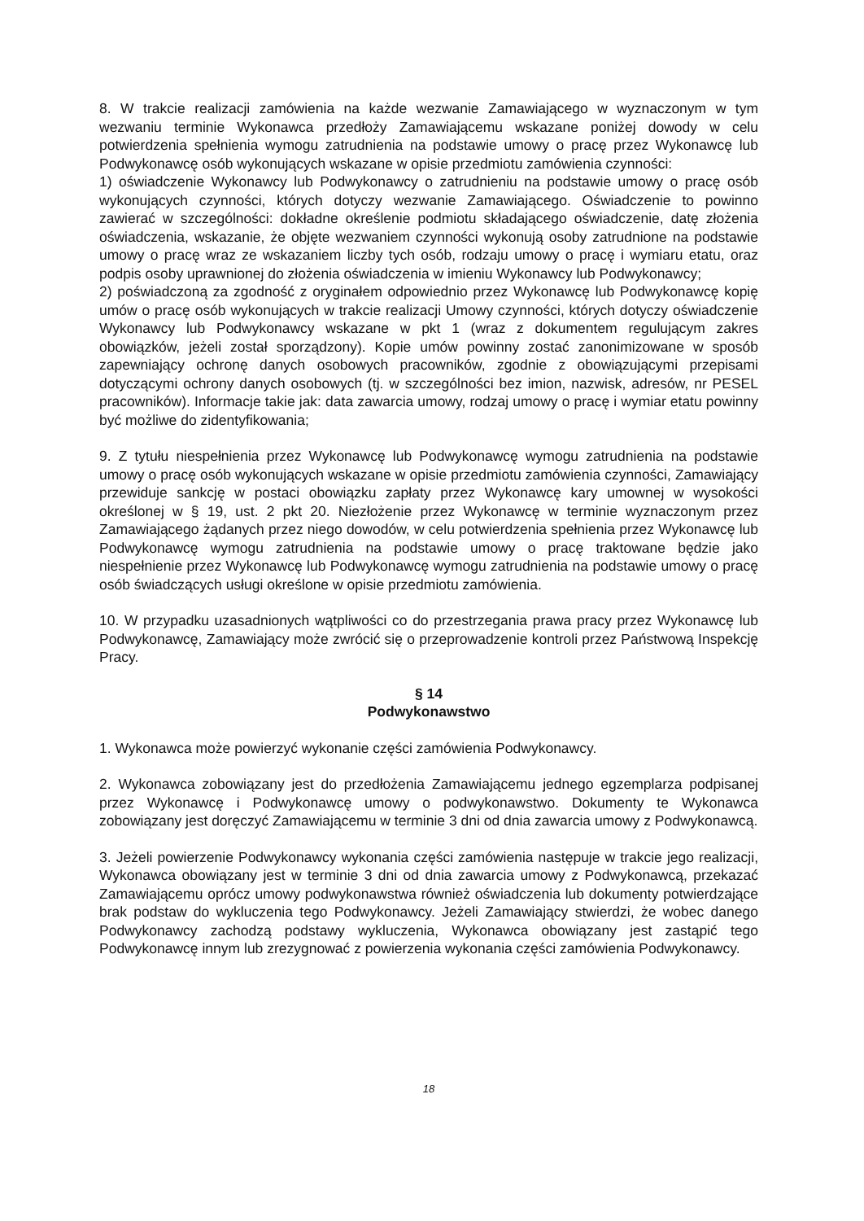8. W trakcie realizacji zamówienia na każde wezwanie Zamawiającego w wyznaczonym w tym wezwaniu terminie Wykonawca przedłoży Zamawiającemu wskazane poniżej dowody w celu potwierdzenia spełnienia wymogu zatrudnienia na podstawie umowy o pracę przez Wykonawcę lub Podwykonawcę osób wykonujących wskazane w opisie przedmiotu zamówienia czynności:
1) oświadczenie Wykonawcy lub Podwykonawcy o zatrudnieniu na podstawie umowy o pracę osób wykonujących czynności, których dotyczy wezwanie Zamawiającego. Oświadczenie to powinno zawierać w szczególności: dokładne określenie podmiotu składającego oświadczenie, datę złożenia oświadczenia, wskazanie, że objęte wezwaniem czynności wykonują osoby zatrudnione na podstawie umowy o pracę wraz ze wskazaniem liczby tych osób, rodzaju umowy o pracę i wymiaru etatu, oraz podpis osoby uprawnionej do złożenia oświadczenia w imieniu Wykonawcy lub Podwykonawcy;
2) poświadczoną za zgodność z oryginałem odpowiednio przez Wykonawcę lub Podwykonawcę kopię umów o pracę osób wykonujących w trakcie realizacji Umowy czynności, których dotyczy oświadczenie Wykonawcy lub Podwykonawcy wskazane w pkt 1 (wraz z dokumentem regulującym zakres obowiązków, jeżeli został sporządzony). Kopie umów powinny zostać zanonimizowane w sposób zapewniający ochronę danych osobowych pracowników, zgodnie z obowiązującymi przepisami dotyczącymi ochrony danych osobowych (tj. w szczególności bez imion, nazwisk, adresów, nr PESEL pracowników). Informacje takie jak: data zawarcia umowy, rodzaj umowy o pracę i wymiar etatu powinny być możliwe do zidentyfikowania;
9. Z tytułu niespełnienia przez Wykonawcę lub Podwykonawcę wymogu zatrudnienia na podstawie umowy o pracę osób wykonujących wskazane w opisie przedmiotu zamówienia czynności, Zamawiający przewiduje sankcję w postaci obowiązku zapłaty przez Wykonawcę kary umownej w wysokości określonej w § 19, ust. 2 pkt 20. Niezłożenie przez Wykonawcę w terminie wyznaczonym przez Zamawiającego żądanych przez niego dowodów, w celu potwierdzenia spełnienia przez Wykonawcę lub Podwykonawcę wymogu zatrudnienia na podstawie umowy o pracę traktowane będzie jako niespełnienie przez Wykonawcę lub Podwykonawcę wymogu zatrudnienia na podstawie umowy o pracę osób świadczących usługi określone w opisie przedmiotu zamówienia.
10. W przypadku uzasadnionych wątpliwości co do przestrzegania prawa pracy przez Wykonawcę lub Podwykonawcę, Zamawiający może zwrócić się o przeprowadzenie kontroli przez Państwową Inspekcję Pracy.
§ 14
Podwykonawstwo
1. Wykonawca może powierzyć wykonanie części zamówienia Podwykonawcy.
2. Wykonawca zobowiązany jest do przedłożenia Zamawiającemu jednego egzemplarza podpisanej przez Wykonawcę i Podwykonawcę umowy o podwykonawstwo. Dokumenty te Wykonawca zobowiązany jest doręczyć Zamawiającemu w terminie 3 dni od dnia zawarcia umowy z Podwykonawcą.
3. Jeżeli powierzenie Podwykonawcy wykonania części zamówienia następuje w trakcie jego realizacji, Wykonawca obowiązany jest w terminie 3 dni od dnia zawarcia umowy z Podwykonawcą, przekazać Zamawiającemu oprócz umowy podwykonawstwa również oświadczenia lub dokumenty potwierdzające brak podstaw do wykluczenia tego Podwykonawcy. Jeżeli Zamawiający stwierdzi, że wobec danego Podwykonawcy zachodzą podstawy wykluczenia, Wykonawca obowiązany jest zastąpić tego Podwykonawcę innym lub zrezygnować z powierzenia wykonania części zamówienia Podwykonawcy.
18